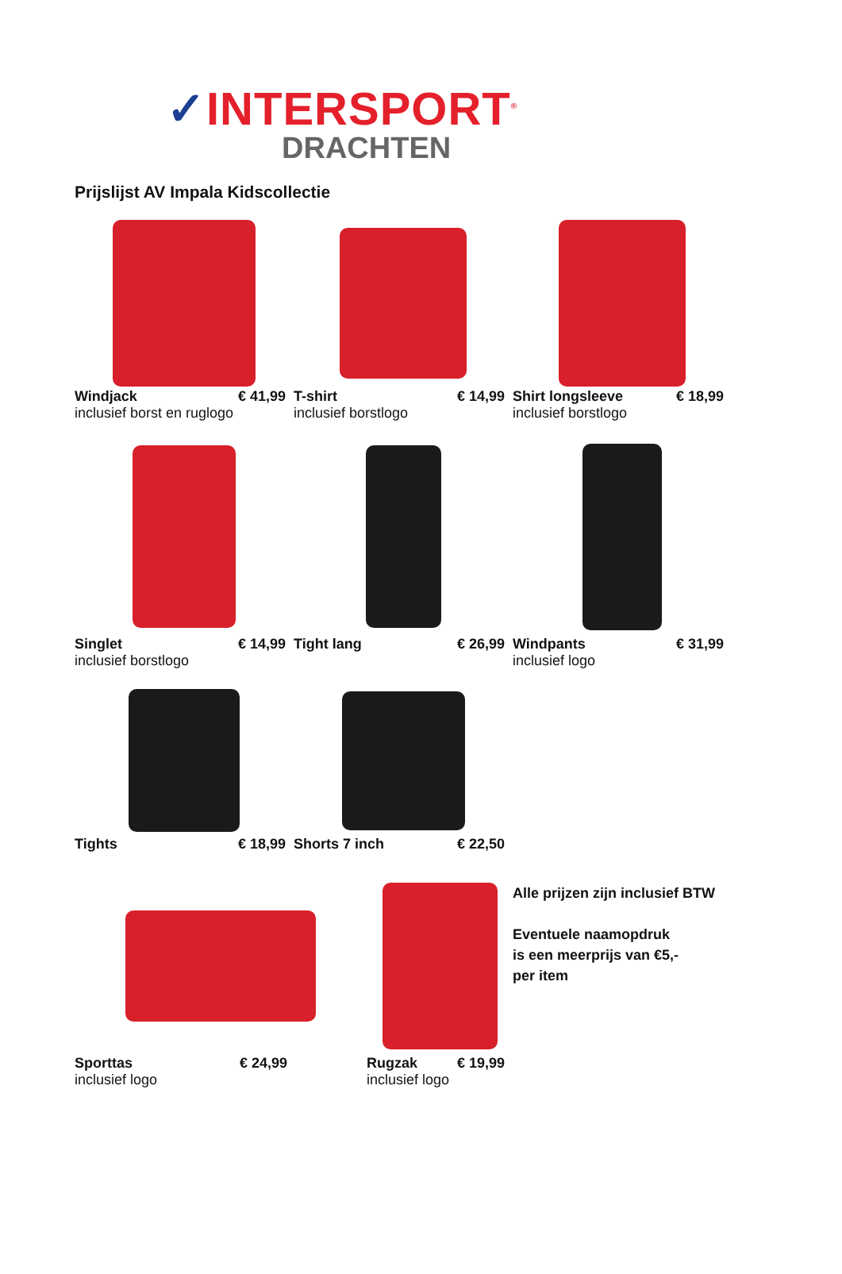✓INTERSPORT<sup>®</sup>
DRACHTEN
Prijslijst AV Impala Kidscollectie
Windjack € 41,99
inclusief borst en ruglogo
T-shirt € 14,99
inclusief borstlogo
Shirt longsleeve € 18,99
inclusief borstlogo
Singlet € 14,99
inclusief borstlogo
Tight lang € 26,99 Windpants € 31,99
inclusief logo
Tights € 18,99 Shorts 7 inch € 22,50
Sporttas € 24,99
inclusief logo
Rugzak € 19,99
inclusief logo
Alle prijzen zijn inclusief BTW
Eventuele naamopdruk
is een meerprijs van €5,-
per item